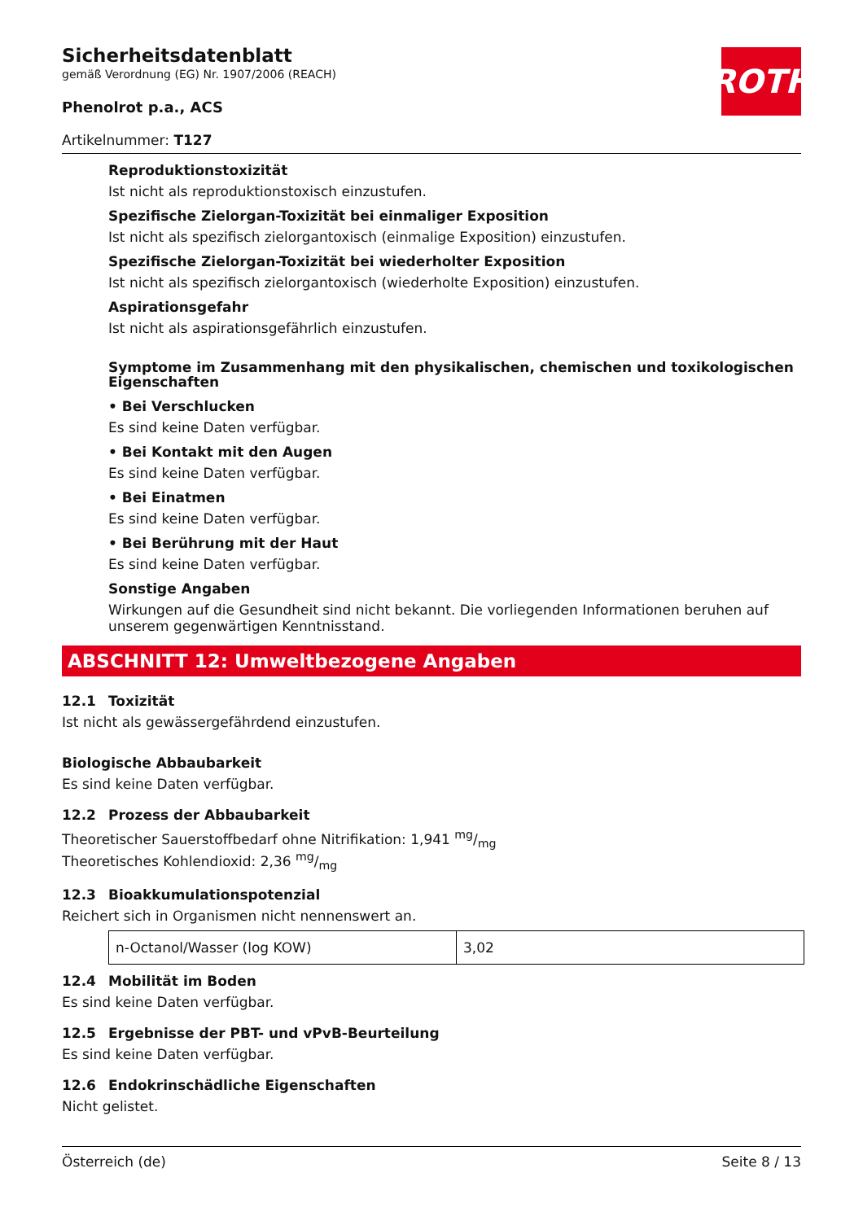ROTH
Sicherheitsdatenblatt
gemäß Verordnung (EG) Nr. 1907/2006 (REACH)
Phenolrot p.a., ACS
Artikelnummer: T127
Reproduktionstoxizität
Ist nicht als reproduktionstoxisch einzustufen.
Spezifische Zielorgan-Toxizität bei einmaliger Exposition
Ist nicht als spezifisch zielorgantoxisch (einmalige Exposition) einzustufen.
Spezifische Zielorgan-Toxizität bei wiederholter Exposition
Ist nicht als spezifisch zielorgantoxisch (wiederholte Exposition) einzustufen.
Aspirationsgefahr
Ist nicht als aspirationsgefährlich einzustufen.
Symptome im Zusammenhang mit den physikalischen, chemischen und toxikologischen Eigenschaften
• Bei Verschlucken
Es sind keine Daten verfügbar.
• Bei Kontakt mit den Augen
Es sind keine Daten verfügbar.
• Bei Einatmen
Es sind keine Daten verfügbar.
• Bei Berührung mit der Haut
Es sind keine Daten verfügbar.
Sonstige Angaben
Wirkungen auf die Gesundheit sind nicht bekannt. Die vorliegenden Informationen beruhen auf unserem gegenwärtigen Kenntnisstand.
ABSCHNITT 12: Umweltbezogene Angaben
12.1 Toxizität
Ist nicht als gewässergefährdend einzustufen.
Biologische Abbaubarkeit
Es sind keine Daten verfügbar.
12.2 Prozess der Abbaubarkeit
Theoretischer Sauerstoffbedarf ohne Nitrifikation: 1,941 mg/mg
Theoretisches Kohlendioxid: 2,36 mg/mg
12.3 Bioakkumulationspotenzial
Reichert sich in Organismen nicht nennenswert an.
| n-Octanol/Wasser (log KOW) | 3,02 |
12.4 Mobilität im Boden
Es sind keine Daten verfügbar.
12.5 Ergebnisse der PBT- und vPvB-Beurteilung
Es sind keine Daten verfügbar.
12.6 Endokrinschädliche Eigenschaften
Nicht gelistet.
Österreich (de) Seite 8 / 13